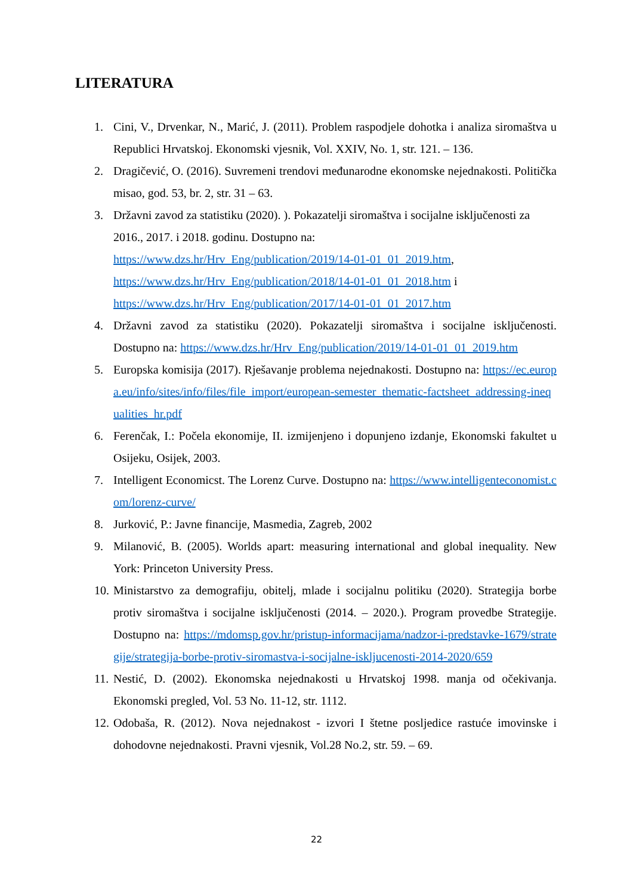LITERATURA
1. Cini, V., Drvenkar, N., Marić, J. (2011). Problem raspodjele dohotka i analiza siromaštva u Republici Hrvatskoj. Ekonomski vjesnik, Vol. XXIV, No. 1, str. 121. – 136.
2. Dragičević, O. (2016). Suvremeni trendovi međunarodne ekonomske nejednakosti. Politička misao, god. 53, br. 2, str. 31 – 63.
3. Državni zavod za statistiku (2020). ). Pokazatelji siromaštva i socijalne isključenosti za 2016., 2017. i 2018. godinu. Dostupno na:
https://www.dzs.hr/Hrv_Eng/publication/2019/14-01-01_01_2019.htm,
https://www.dzs.hr/Hrv_Eng/publication/2018/14-01-01_01_2018.htm i
https://www.dzs.hr/Hrv_Eng/publication/2017/14-01-01_01_2017.htm
4. Državni zavod za statistiku (2020). Pokazatelji siromaštva i socijalne isključenosti. Dostupno na: https://www.dzs.hr/Hrv_Eng/publication/2019/14-01-01_01_2019.htm
5. Europska komisija (2017). Rješavanje problema nejednakosti. Dostupno na: https://ec.europa.eu/info/sites/info/files/file_import/european-semester_thematic-factsheet_addressing-inequalities_hr.pdf
6. Ferenčak, I.: Počela ekonomije, II. izmijenjeno i dopunjeno izdanje, Ekonomski fakultet u Osijeku, Osijek, 2003.
7. Intelligent Economicst. The Lorenz Curve. Dostupno na: https://www.intelligenteconomist.com/lorenz-curve/
8. Jurković, P.: Javne financije, Masmedia, Zagreb, 2002
9. Milanović, B. (2005). Worlds apart: measuring international and global inequality. New York: Princeton University Press.
10. Ministarstvo za demografiju, obitelj, mlade i socijalnu politiku (2020). Strategija borbe protiv siromaštva i socijalne isključenosti (2014. – 2020.). Program provedbe Strategije. Dostupno na: https://mdomsp.gov.hr/pristup-informacijama/nadzor-i-predstavke-1679/strategije/strategija-borbe-protiv-siromastva-i-socijalne-iskljucenosti-2014-2020/659
11. Nestić, D. (2002). Ekonomska nejednakosti u Hrvatskoj 1998. manja od očekivanja. Ekonomski pregled, Vol. 53 No. 11-12, str. 1112.
12. Odobaša, R. (2012). Nova nejednakost - izvori I štetne posljedice rastuće imovinske i dohodovne nejednakosti. Pravni vjesnik, Vol.28 No.2, str. 59. – 69.
22